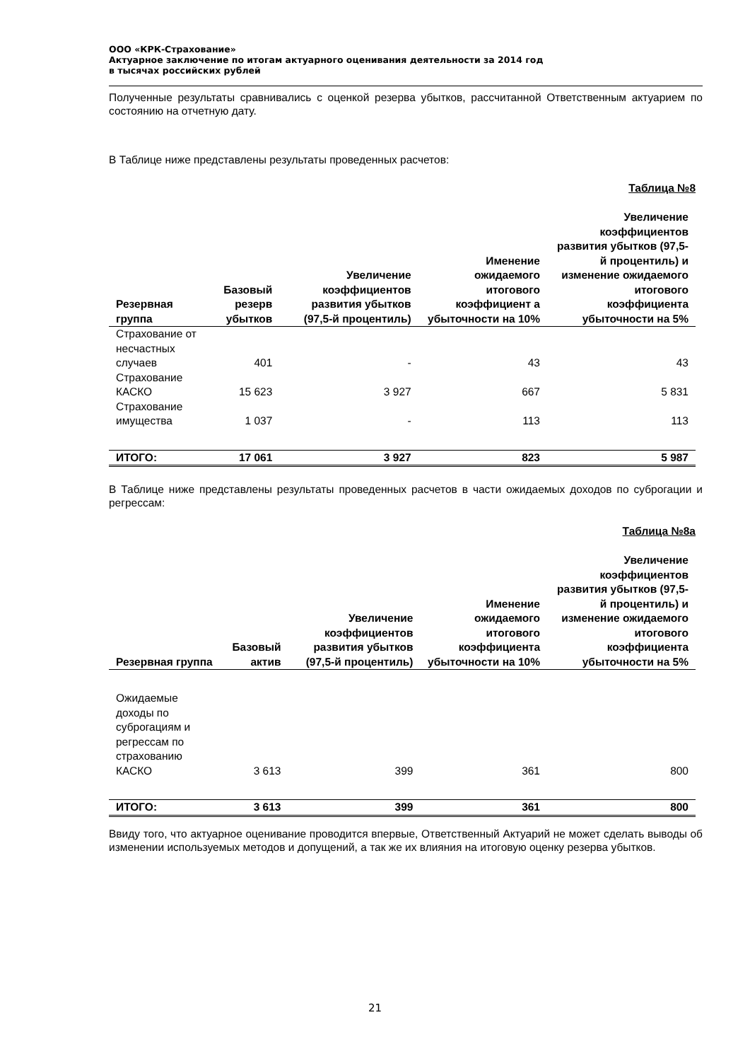ООО «КРК-Страхование»
Актуарное заключение по итогам актуарного оценивания деятельности за 2014 год
в тысячах российских рублей
Полученные результаты сравнивались с оценкой резерва убытков, рассчитанной Ответственным актуарием по состоянию на отчетную дату.
В Таблице ниже представлены результаты проведенных расчетов:
Таблица №8
| Резервная группа | Базовый резерв убытков | Увеличение коэффициентов развития убытков (97,5-й процентиль) | Именение ожидаемого итогового коэффициент а убыточности на 10% | Увеличение коэффициентов развития убытков (97,5-й процентиль) и изменение ожидаемого итогового коэффициента убыточности на 5% |
| --- | --- | --- | --- | --- |
| Страхование от несчастных случаев | 401 | - | 43 | 43 |
| Страхование КАСКО | 15 623 | 3 927 | 667 | 5 831 |
| Страхование имущества | 1 037 | - | 113 | 113 |
| ИТОГО: | 17 061 | 3 927 | 823 | 5 987 |
В Таблице ниже представлены результаты проведенных расчетов в части ожидаемых доходов по суброгации и регрессам:
Таблица №8а
| Резервная группа | Базовый актив | Увеличение коэффициентов развития убытков (97,5-й процентиль) | Именение ожидаемого итогового коэффициента убыточности на 10% | Увеличение коэффициентов развития убытков (97,5-й процентиль) и изменение ожидаемого итогового коэффициента убыточности на 5% |
| --- | --- | --- | --- | --- |
| Ожидаемые доходы по суброгациям и регрессам по страхованию КАСКО | 3 613 | 399 | 361 | 800 |
| ИТОГО: | 3 613 | 399 | 361 | 800 |
Ввиду того, что актуарное оценивание проводится впервые, Ответственный Актуарий не может сделать выводы об изменении используемых методов и допущений, а так же их влияния на итоговую оценку резерва убытков.
21